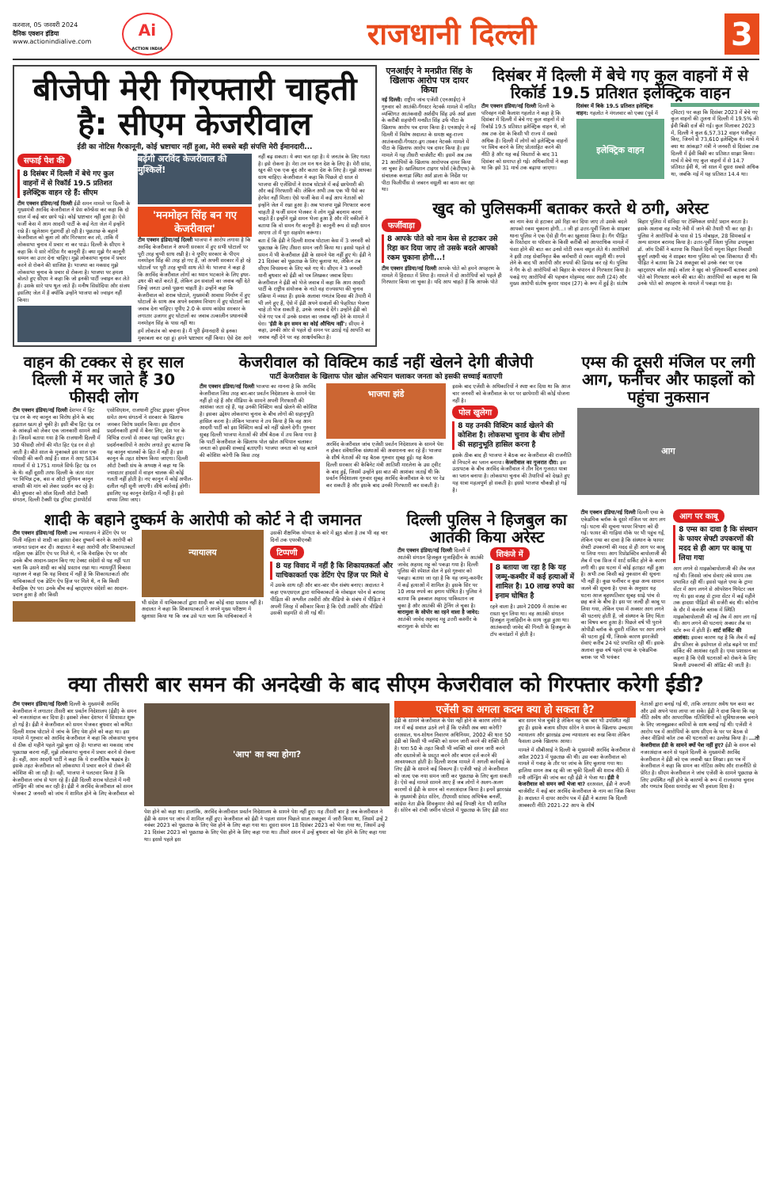करनाल, 05 जनवरी 2024
दैनिक एक्शन इंडिया
www.actionindialive.com
Ai
ACTION INDIA
राजधानी दिल्ली 3
बीजेपी मेरी गिरफ्तारी चाहती है: सीएम केजरीवाल
ईडी का नोटिस गैरकानूनी, कोई भ्रष्टाचार नहीं हुआ, मेरी सबसे बड़ी संपत्ति मेरी ईमानदारी...
सफाई पेश की
8 दिसंबर में दिल्ली में बेचे गए कुल वाहनों में से रिकॉर्ड 19.5 प्रतिशत इलेक्ट्रिक वाहन रहे हैं: सीएम
टीम एक्शन इंडिया/नई दिल्ली ईडी समन मामले पर दिल्ली के मुख्यमंत्री अरविंद केजरीवाल ने प्रेस कॉन्फ्रेंस कर कहा कि दो साल में कई बार छापे पड़े। कोई भ्रष्टाचार नहीं हुआ है। ऐसे फर्जी केस में आम आदमी पार्टी के कई नेता जेल में इन्होंने रखे हैं। खुलेआम गुंडागर्दी हो रही है। पूछताछ के बहाने केजरीवाल को बुला लो और गिरफ्तार कर लो, ताकि मैं लोकसभा चुनाव में प्रचार ना कर पाऊं। दिल्ली के सीएम ने कहा कि ये सारे नोटिस गैर कानूनी हैं। क्या मुझे गैर कानूनी सम्मन का उत्तर देना चाहिए। मुझे लोकसभा चुनाव में प्रचार करने से रोकने की साजिश है। भाजपा का मकसद मुझे लोकसभा चुनाव के प्रचार से रोकना है। भाजपा पर हमला बोलते हुए सीएम ने कहा कि जो इनकी पार्टी ज्वाइन कर लेते हैं। उसके सारे पाप धुल जाते हैं। मनीष सिसोदिया और संजय इसलिए जेल में हैं क्योंकि उन्होंने भाजपा को ज्वाइन नहीं किया।
बढ़ेंगी अरविंद केजरीवाल की मुश्किलें!
'मनमोहन सिंह बन गए केजरीवाल'
टीम एक्शन इंडिया/नई दिल्ली भाजपा ने आरोप लगाया है कि अरविंद केजरीवाल ने अपनी सरकार में हुए सभी घोटालों पर पूरी तरह चुप्पी साध रखी है। वे यूपीए सरकार के पीएम मनमोहन सिंह की तरह हो गए हैं, जो अपनी सरकार में हो रहे घोटालों पर पूरी तरह चुप्पी साध लेते थे। भाजपा ने कहा है कि अरविंद केजरीवाल लोगों का ध्यान भटकाने के लिए इधर-उधर की बातें करते हैं, लेकिन उन सवालों का जवाब नहीं देते जिन्हें जनता उनसे पूछना चाहती है। उन्होंने कहा कि केजरीवाल को शराब घोटाले, मुख्यमंत्री आवास निर्माण में हुए घोटालों के साथ अब अपने स्वास्थ्य विभाग में हुए घोटालों का जवाब देना चाहिए। यूपीए 2.0 के समय कांग्रेस सरकार के लगातार उजागर हुए घोटालों का जवाब तत्कालीन प्रधानमंत्री मनमोहन सिंह के पास नहीं था।
हमें लोकतंत्र को बचाना है। मैं पूरी ईमानदारी से इनका मुकाबला कर रहा हूं। हमने भ्रष्टाचार नहीं किया। ऐसे देश आगे नहीं बढ़ सकता। ये क्या चल रहा है। ये जनतंत्र के लिए गलत है। इसे रोकना है। मेरा तन मन धन देश के लिए है। मेरी सांस, खून की एक एक बूंद और कतरा देश के लिए है। मुझे आपका साथ चाहिए। केजरीवाल ने कहा कि पिछले दो साल से भाजपा की एजेंसियों ने शराब घोटाले में कई छापेमारी की और कई गिरफ्तारी की। लेकिन अभी तक एक भी पैसे का हेरफेर नहीं मिला। ऐसे फर्जी केस में कई आप नेताओं को इन्होंने जेल में रखा हुआ है। अब भाजपा मुझे गिरफ्तार करना चाहती है फर्जी समन भेजकर ये लोग मुझे बदनाम करना चाहते हैं। इन्होंने मुझे समन भेजा हुआ है और मेरे वकीलों ने बताया कि वो समन गैर कानूनी है। कानूनी रूप से सही समन आएगा तो मैं पूरा सहयोग करूंगा।
बता दें कि ईडी ने दिल्ली शराब घोटाला केस में 3 जनवरी को पूछताछ के लिए तीसरा समन जारी किया था। इससे पहले दो समन में भी केजरीवाल ईडी के सामने पेश नहीं हुए थे। ईडी ने 21 दिसंबर को पूछताछ के लिए बुलाया था, लेकिन तब सीएम विपश्यना के लिए चले गए थे। सीएम ने 3 जनवरी यानी बुधवार को ईडी को पत्र लिखकर जवाब दिया। केजरीवाल ने ईडी को भेजे जवाब में कहा कि आम आदमी पार्टी के राष्ट्रीय संयोजक के नाते वह राज्यसभा की चुनाव प्रक्रिया में व्यस्त हैं। इसके अलावा गणतंत्र दिवस की तैयारी में भी लगे हुए हैं, ऐसे में ईडी अपने सवालों की फेहरिस्त भेजना चाहे तो भेज सकती है, उनके जवाब दे देंगे। उन्होंने ईडी को भेजे गए पत्र में उनके सवाल का जवाब नहीं देने के मामले में घेरा। 'ईडी के इन समन का कोई औचित्य नहीं': सीएम ने कहा, उनकी ओर से पहले दो समन पर उठाई गई आपत्ति का जवाब नहीं देने पर वह आश्चर्यचकित है।
एनआईए ने मनप्रीत सिंह के खिलाफ आरोप पत्र दायर किया
नई दिल्ली: राष्ट्रीय जांच एजेंसी (एनआईए) ने गुरुवार को आतंकी-गैंगस्टर नेटवर्क मामले में नामित व्यक्तिगत आतंकवादी अर्शदीप सिंह उर्फ अर्श डाला के करीबी सहयोगी मनप्रीत सिंह उर्फ पीटा के खिलाफ आरोप पत्र दायर किया है। एनआईए ने नई दिल्ली में विशेष अदालत के समक्ष बहु-राज्य आतंकवादी-गैंगस्टर-ड्रग तस्कर नेटवर्क मामले में पीटा के खिलाफ आरोप पत्र दायर किया है। इस मामले में यह तीसरी चार्जशीट थी। इसमें अब तक 21 आरोपियों के खिलाफ आरोपपत्र दायर किया जा चुका है। खालिस्तान टाइगर फोर्स (केटीएफ) के संचालक कनाडा स्थित अर्श डाला के निर्देश पर पीटा फिलीपींस से जबरन वसूली का काम कर रहा था।
दिसंबर में दिल्ली में बेचे गए कुल वाहनों में से रिकॉर्ड 19.5 प्रतिशत इलेक्ट्रिक वाहन
टीम एक्शन इंडिया/नई दिल्ली दिल्ली के परिवहन मंत्री कैलाश गहलोत ने कहा है कि दिसंबर में दिल्ली में बेचे गए कुल वाहनों में से रिकॉर्ड 19.5 प्रतिशत इलेक्ट्रिक वाहन थे, जो अब तक देश के किसी भी राज्य में सबसे अधिक हैं। दिल्ली में लोगों को इलेक्ट्रिक वाहनों पर स्विच करने के लिए प्रोत्साहित करने की नीति है और यह कई विस्तारों के बाद 31 दिसंबर को समाप्त हो गई। अधिकारियों ने कहा था कि इसे 31 मार्च तक बढ़ाया जाएगा। दिसंबर में बिके 19.5 प्रतिशत इलेक्ट्रिक वाहन: गहलोत ने मंगलवार को एक्स (पूर्व में
इलेक्ट्रिक वाहन
ट्विटर) पर कहा कि दिसंबर 2023 में बेचे गए कुल वाहनों की तुलना में दिल्ली में 19.5% की ईवी बिक्री दर्ज की गई। कुल मिलाकर 2023 में, दिल्ली ने कुल 6,57,312 वाहन पंजीकृत किए, जिनमें से 73,610 इलेक्ट्रिक थे। मार्च में क्या था आंकड़ा? मंत्री ने जनवरी से दिसंबर तक दिल्ली में ईवी बिक्री का प्रतिशत साझा किया। मार्च में बेचे गए कुल वाहनों में से 14.7 प्रतिशत ईवी थे, जो साल में दूसरा सबसे अधिक था, जबकि मई में यह प्रतिशत 14.4 था।
खुद को पुलिसकर्मी बताकर करते थे ठगी, अरेस्ट
फर्जीवाड़ा
8 आपके पोते को नाम केस से हटाकर उसे रिहा कर दिया जाए तो उसके बदले आपको रकम चुकाना होगी...!
टीम एक्शन इंडिया/नई दिल्ली आपके पोते को हमने अपहरण के मामले में हिरासत में लिया है। मामले में दो आरोपियों को पहले ही गिरफ्तार किया जा चुका है। यदि आप चाहते हैं कि आपके पोते का नाम केस से हटाकर उसे रिहा कर दिया जाए तो उसके बदले आपको रकम चुकाना होगी...। जी हां उत्तर-पूर्वी जिला के साइबर थाना पुलिस ने एक ऐसे ही गैंग का खुलासा किया है। गैंग पीड़ित के रिश्तेदार या परिवार के किसी करीबी को आपराधिक मामले में फंसा होने की बात कर उनसे मोटी रकम वसूल लेते थे। आरोपियों ने इसी तरह सेवानिवृत्त बैंक कर्मचारी से रकम वसूली थी। रुपये लेने के बाद भी आरोपी और रुपयों की डिमांड कर रहे थे। पुलिस ने गैंग के दो आरोपियों को बिहार के चंपारन से गिरफ्तार किया है। पकड़े गए आरोपियों की पहचान मोहम्मद नसर अली (24) और मुख्य आरोपी संतोष कुमार यादव (27) के रूप में हुई है। संतोष बिहार पुलिस में संविदा पर टेक्निकल सपोर्ट प्रदान करता है। इसके अलावा वह मर्चेंट नेवी में जाने की तैयारी भी कर रहा है। पुलिस ने आरोपियों के पास से 15 मोबाइल, 28 सिमकार्ड व अन्य सामान बरामद किया है। उत्तर-पूर्वी जिला पुलिस उपायुक्त डॉ. जॉय टिर्की ने बताया कि पिछले दिनों यमुना विहार निवासी बुजुर्ग लक्ष्मी चंद ने साइबर थाना पुलिस को एक शिकायत दी थी। पीड़ित ने बताया कि 24 अक्तूबर को उनके नंबर पर एक व्हाट्सएप कॉल आई। कॉलर ने खुद को पुलिसकर्मी बताकर उनसे पोते को गिरफ्तार करने की बात की। आरोपियों का कहना था कि उनके पोते को अपहरण के मामले में पकड़ा गया है।
वाहन की टक्कर से हर साल दिल्ली में मर जाते हैं 30 फीसदी लोग
टीम एक्शन इंडिया/नई दिल्ली देशभर में हिट एंड रन के नए कानून का विरोध होने के बाद हड़ताल खत्म हो चुकी है। इसी बीच हिट एंड रन के आंकड़ों को लेकर एक जानकारी सामने आई है। जिसमें बताया गया है कि राजधानी दिल्ली में 30 फीसदी लोगों की मौत हिट एंड रन से हो जाती है। बीते साल के मुकाबले इस साल एक फीसदी की कमी आई है। साल में आए 5834 मामलों में से 1751 मामले सिर्फ हिट एंड रन के थे। वहीं दूसरी तरफ दिल्ली के जंतर मंतर पर विभिन्न ट्रक, बस व ऑटो यूनियन कानून वापसी की मांग को लेकर प्रदर्शन कर रहे है। बीते बुधवार को ऑल दिल्ली ऑटो टैक्सी संगठन, दिल्ली टैक्सी एंड टूरिस्ट ट्रांसपोर्टर्स एसोसिएशन, राजधानी टूरिस्ट ड्राइवर यूनियन समेत अन्य संगठनों ने सरकार के खिलाफ जमकर विरोध प्रदर्शन किया। इस दौरान प्रदर्शनकारी हाथों में बैनर लिए, देश भर के विभिन्न राज्यों से आकर यहां एकत्रित हुए। प्रदर्शनकारियों ने आरोप लगाते हुए बताया कि यह कानून चालकों के हित में नहीं है। इस कानून के तहत शोषण किया जाएगा। दिल्ली ऑटो टैक्सी संघ के अध्यक्ष ने कहा था कि ज्यादातर हादसों में वाहन चालक की कोई गलती नहीं होती है। नए कानून में कोई अपील-दलील नहीं सुनी जाएगी। सीधे कार्रवाई होगी। इसलिए यह कानून देशहित में नहीं है। इसे वापस लिया जाए।
केजरीवाल को विक्टिम कार्ड नहीं खेलने देगी बीजेपी
पार्टी केजरीवाल के खिलाफ पोल खोल अभियान चलाकर जनता को इसकी सच्चाई बताएगी
टीम एक्शन इंडिया/नई दिल्ली भाजपा का मानना है कि अरविंद केजरीवाल जिस तरह बार-बार प्रवर्तन निदेशालय के सामने पेश नहीं हो रहे हैं और मीडिया के सामने अपनी गिरफ्तारी की आशंका जता रहे हैं, यह उनकी विक्टिम कार्ड खेलने की कोशिश है। इसका उद्देश्य लोकसभा चुनाव के बीच लोगों की सहानुभूति हासिल करना है। लेकिन भाजपा ने तय किया है कि वह आम आदमी पार्टी को इस विक्टिम कार्ड को नहीं खेलने देगी। गुरुवार सुबह दिल्ली भाजपा नेताओं की शीर्ष बैठक में तय किया गया है कि पार्टी केजरीवाल के खिलाफ पोल खोल अभियान चलाकर जनता को इसकी सच्चाई बताएगी। भाजपा जनता को यह बताने की कोशिश करेगी कि किस तरह
भाजपा झंडे
अरविंद केजरीवाल जांच एजेंसी प्रवर्तन निदेशालय के सामने पेश न होकर संवैधानिक संस्थाओं की अवमानना कर रहे हैं। भाजपा के शीर्ष नेताओं की यह बैठक गुरुवार सुबह हुई। यह बैठक दिल्ली सरकार की कैबिनेट मंत्री आतिशी मारलेना के उस ट्वीट के बाद हुई, जिसमें उन्होंने इस बात की आशंका जताई थी कि प्रवर्तन निदेशालय गुरुवार सुबह अरविंद केजरीवाल के घर पर रेड कर सकती है और इसके बाद उनकी गिरफ्तारी कर सकती है। इसके बाद एजेंसी के अधिकारियों ने स्पष्ट कर दिया था कि आज चार जनवरी को केजरीवाल के घर पर छापेमारी की कोई योजना नहीं है।
पोल खुलेगा
8 यह उनकी विक्टिम कार्ड खेलने की कोशिश है। लोकसभा चुनाव के बीच लोगों की सहानुभूति हासिल करना है
इसके ठीक बाद ही भाजपा ने बैठक कर केजरीवाल की राजनीति से निपटने का प्लान बनाया। केजरीवाल का गुजरात दौरा: इस उठापटक के बीच अरविंद केजरीवाल ने तीन दिन गुजरात यात्रा का प्लान बनाया है। लोकसभा चुनाव की तैयारियों को देखते हुए यह यात्रा महत्वपूर्ण हो सकती है। इससे भाजपा चौकन्नी हो गई है।
एम्स की दूसरी मंजिल पर लगी आग, फर्नीचर और फाइलों को पहुंचा नुकसान
आग
शादी के बहाने दुष्कर्म के आरोपी को कोर्ट ने दी जमानत
टीम एक्शन इंडिया/नई दिल्ली उच्च न्यायालय ने डेटिंग ऐप पर मिली महिला से शादी का झांसा देकर दुष्कर्म करने के आरोपी को जमानत प्रदान कर दी। अदालत ने कहा आरोपी और शिकायतकर्ता महिला एक डेटिंग ऐप पर मिले थे, न कि वैवाहिक ऐप पर और उनके बीच आदान-प्रदान किए गए टेक्स्ट संदेशों से यह नहीं पता चला कि उसने शादी का कोई प्रस्ताव रखा था। न्यायमूर्ति विकास महाजन ने कहा कि यह विवाद में नहीं है कि शिकायतकर्ता और याचिकाकर्ता एक डेटिंग ऐप हिंज पर मिले थे, न कि किसी वैवाहिक ऐप पर। उनके बीच कई व्हाट्सएप संदेशों का आदान-प्रदान हुआ है और किसी
न्यायालय
भी संदेश में याचिकाकर्ता द्वारा शादी का कोई वादा प्रस्ताव नहीं है। अदालत ने कहा कि शिकायतकर्ता ने अपने मुख्य परीक्षण में खुलासा किया था कि जब उसे पता चला कि याचिकाकर्ता ने उसकी शैक्षणिक योग्यता के बारे में झूठ बोला है तब भी वह चार दिनों तक एयरबीएनबी
टिप्पणी
8 यह विवाद में नहीं है कि शिकायतकर्ता और याचिकाकर्ता एक डेटिंग ऐप हिंज पर मिले थे
में उसके साथ रही और बार-बार यौन संबंध बनाए। अदालत ने कहा एफएसएल द्वारा याचिकाकर्ता के मोबाइल फोन से बरामद पीड़िता की अश्लील तस्वीरों और वीडियो के संबंध में पीड़िता ने अपनी जिरह में स्वीकार किया है कि ऐसी तस्वीरें और वीडियो उसकी सहमति से ली गई थीं।
दिल्ली पुलिस ने हिजबुल का आतंकी किया अरेस्ट
टीम एक्शन इंडिया/नई दिल्ली दिल्ली में आतंकी संगठन हिजबुल मुजाहिदीन के आतंकी जावेद अहमद मट्टू को पकड़ा गया है। दिल्ली पुलिस की स्पेशल सेल ने इसे गुरुवार को पकड़ा। बताया जा रहा है कि यह जम्मू-कश्मीर में कई हत्याओं में शामिल है। इसके सिर पर 10 लाख रुपये का इनाम घोषित है। पुलिस ने बताया कि इकबाल अहमद पाकिस्तान जा चुका है और आतंकी की ट्रेनिंग ले चुका है। बारामुला के सोपोर का रहने वाला है जावेद: आतंकी जावेद अहमद मट्टू उत्तरी कश्मीर के बारामुला के सोपोर का
शिकंजे में
8 बताया जा रहा है कि यह जम्मू-कश्मीर में कई हत्याओं में शामिल है। 10 लाख रुपये का इनाम घोषित है
रहने वाला है। उसने 2009 में आतंक का रास्ता चुन लिया था। वह आतंकी संगठन हिजबुल मुजाहिदीन के साथ जुड़ा हुआ था। आतंकवादी जावेद की गिनती के हिजबुल के टॉप कमांडरों में होती है।
टीम एक्शन इंडिया/नई दिल्ली दिल्ली एम्स के एकेडमिक ब्लॉक के दूसरे मंजिल पर आग लग गई। घटना की सूचना फायर विभाग को दी गई। फायर की गाड़ियां मौके पर भी पहुंच गईं, लेकिन एम्स का दावा है कि संस्थान के फायर सेफ्टी उपकरणों की मदद से ही आग पर काबू पा लिया गया। आग रिप्रोडक्टिव बायोलाजी की लैब में एक फ्रिज में शार्ट सर्किट होने के कारण लगी थी। इस घटना में कोई हताहत नहीं हुआ है। अभी तक किसी बड़े नुकसान की सूचना भी नहीं है। कुछ फर्नीचर व कुछ अन्य सामान जलने की सूचना है। एम्स के अनुसार यह घटना आज बृहस्पतिवार सुबह साढ़े पांच से छह बजे के बीच है। इस पर जल्दी ही काबू पा लिया गया, लेकिन एम्स में अक्सर आग लगने की घटनाएं होती हैं, जो संस्थान के लिए चिंता का विषय बना हुआ है। पिछले वर्ष भी पुराने ओपीडी ब्लॉक के दूसरी मंजिल पर आग लगने की घटना हुई थी, जिसके कारण इमरजेंसी सेवाएं करीब 24 घंटे प्रभावित रही थीं। इसके अलावा कुछ वर्ष पहले एम्स के एकेडमिक ब्लाक पर भी भयंकर
आग पर काबू
8 एम्स का दावा है कि संस्थान के फायर सेफ्टी उपकरणों की मदद से ही आग पर काबू पा लिया गया
आग लगने से माइक्रोबायोलाजी की लैब जल गई थी। जिससे जांच सेवाएं लंबे समय तक प्रभावित रही थीं। इससे पहले एम्स के ट्रामा सेंटर में आग लगने से ऑपरेशन थियेटर जल गए थे। इस वजह से ट्रामा सेंटर में कई महीने तक हादसा पीड़ितों की सर्जरी बंद थी। कोरोना के दौर में कंवर्जन ब्लाक में स्थिति माइक्रोबायोलाजी की नई लैब में आग लग गई थी। आग लगने की घटनाएं अक्सर लैब या स्टोर रूम में होती हैं। शार्ट सर्किट की आशंका: इसका कारण यह है कि लैब में कई डीप फ्रीजर के इस्तेमाल से लोड बढ़ने पर शार्ट सर्किट की आशंका रहती है। एम्स प्रशासन का कहना है कि ऐसी घटनाओं को रोकने के लिए बिजली उपकरणों की ऑडिट की जाती है।
क्या तीसरी बार समन की अनदेखी के बाद सीएम केजरीवाल को गिरफ्तार करेगी ईडी?
टीम एक्शन इंडिया/नई दिल्ली दिल्ली के मुख्यमंत्री अरविंद केजरीवाल ने लगातार तीसरी बार प्रवर्तन निदेशालय (ईडी) के समन को नजरअंदाज कर दिया है। इसको लेकर देशभर में सियासत शुरू हो गई है। ईडी ने केजरीवाल को समन भेजकर बुधवार को कथित दिल्ली शराब घोटाले में जांच के लिए पेश होने को कहा था। इस मामले में गुरुवार को अरविंद केजरीवाल ने कहा कि लोकसभा चुनाव से ठीक दो महीने पहले मुझे बुला रहे हैं। भाजपा का मकसद जांच पूछताछ करना नहीं, मुझे लोकसभा चुनाव में प्रचार करने से रोकना है। वहीं, आम आदमी पार्टी ने कहा कि ये राजनीतिक षड्यंत्र है। इसके तहत केजरीवाल को लोकसभा में प्रचार करने से रोकने की कोशिश की जा रही है। वहीं, भाजपा ने पलटवार किया है कि केजरीवाल जांच से भाग रहे हैं। ईडी दिल्ली शराब घोटाले में मनी लॉन्ड्रिंग की जांच कर रही है। ईडी ने अरविंद केजरीवाल को समन भेजकर 2 जनवरी को जांच में शामिल होने के लिए केजरीवाल को
'आप' का क्या होगा?
पेश होने को कहा था। हालांकि, अरविंद केजरीवाल प्रवर्तन निदेशालय के सामने पेश नहीं हुए। यह तीसरी बार है जब केजरीवाल ने ईडी के समन पर जांच में शामिल नहीं हुए। केजरीवाल को ईडी ने पहला समन पिछले साल अक्तूबर में जारी किया था, जिसमें उन्हें 2 नवंबर 2023 को पूछताछ के लिए पेश होने के लिए कहा गया था। दूसरा समन 18 दिसंबर 2023 को भेजा गया था, जिसमें उन्हें 21 दिसंबर 2023 को पूछताछ के लिए पेश होने के लिए कहा गया था। तीसरे समन में उन्हें बुधवार को पेश होने के लिए कहा गया था। इससे पहले इस
एजेंसी का अगला कदम क्या हो सकता है?
ईडी के सामने केजरीवाल के पेश नहीं होने के कारण लोगों के मन में कई सवाल उठने लगे हैं कि एजेंसी अब क्या करेगी? दरअसल, धन-शोधन निवारण अधिनियम, 2002 की धारा 50 ईडी को किसी भी व्यक्ति को समन जारी करने की शक्ति देती है। धारा 50 के तहत किसी भी व्यक्ति को समन जारी करने और दस्तावेजों के प्रस्तुत करने और बयान दर्ज करने की आवश्यकता होती है। दिल्ली शराब मामले में अगली कार्रवाई के लिए ईडी के सामने कई विकल्प हैं। एजेंसी चाहे तो केजरीवाल को जल्द एक नया समन जारी कर पूछताछ के लिए बुला सकती है। ऐसे कई मामले सामने आए हैं जब लोगों ने अलग-अलग कारणों से ईडी के समन को नजरअंदाज किया है। इनमें झारखंड के मुख्यमंत्री हेमंत सोरेन, टीएमसी सांसद अभिषेक बनर्जी, कांग्रेस नेता डीके शिवकुमार जैसे कई विपक्षी नेता भी शामिल हैं। सोरेन को रांची जमीन घोटाले में पूछताछ के लिए ईडी सात बार समन भेज चुकी है लेकिन वह एक बार भी उपस्थित नहीं हुए हैं। इसके बजाय सीएम सोरेन ने समन के खिलाफ उच्चतम न्यायालय और झारखंड उच्च न्यायालय का रुख किया लेकिन फैसला उनके खिलाफ आया।
मामले में सीबीआई ने दिल्ली के मुख्यमंत्री अरविंद केजरीवाल से अप्रैल 2023 में पूछताछ की थी। उस वक्त केजरीवाल को मामले में गवाह के तौर पर जांच के लिए बुलाया गया था। हालिया समन अब रद्द की जा चुकी दिल्ली की शराब नीति में मनी लॉन्ड्रिंग की जांच कर रही ईडी ने भेजा था। ईडी ने केजरीवाल को समन क्यों भेजा था? दरअसल, ईडी ने अपनी चार्जशीट में कई बार अरविंद केजरीवाल के नाम का जिक्र किया है। अदालत में दायर आरोप पत्र में ईडी ने बताया कि दिल्ली आबकारी नीति 2021-22 आप के शीर्ष
नेताओं द्वारा बनाई गई थी, ताकि लगातार अवैध धन कमा कर और उसे अपने पास लाया जा सके। ईडी ने दावा किया कि यह नीति अवैध और आपराधिक गतिविधियों को सुविधाजनक बनाने के लिए जानबूझकर कमियों के साथ बनाई गई थी। एजेंसी ने आरोप पत्र में आरोपियों के साथ सीएम के घर पर बैठक से लेकर वीडियो कॉल तक की घटनाओं का उल्लेख किया है। ...तो केजरीवाल ईडी के सामने क्यों पेश नहीं हुए? ईडी के समन को नजरअंदाज करने से पहले दिल्ली के मुख्यमंत्री अरविंद केजरीवाल ने ईडी को एक जवाबी खत लिखा। इस पत्र में केजरीवाल ने कहा कि समन का नोटिस अवैध और राजनीति से प्रेरित है। सीएम केजरीवाल ने जांच एजेंसी के सामने पूछताछ के लिए उपस्थित नहीं होने के कारणों के रूप में राज्यसभा चुनाव और गणतंत्र दिवस समारोह का भी हवाला दिया है।